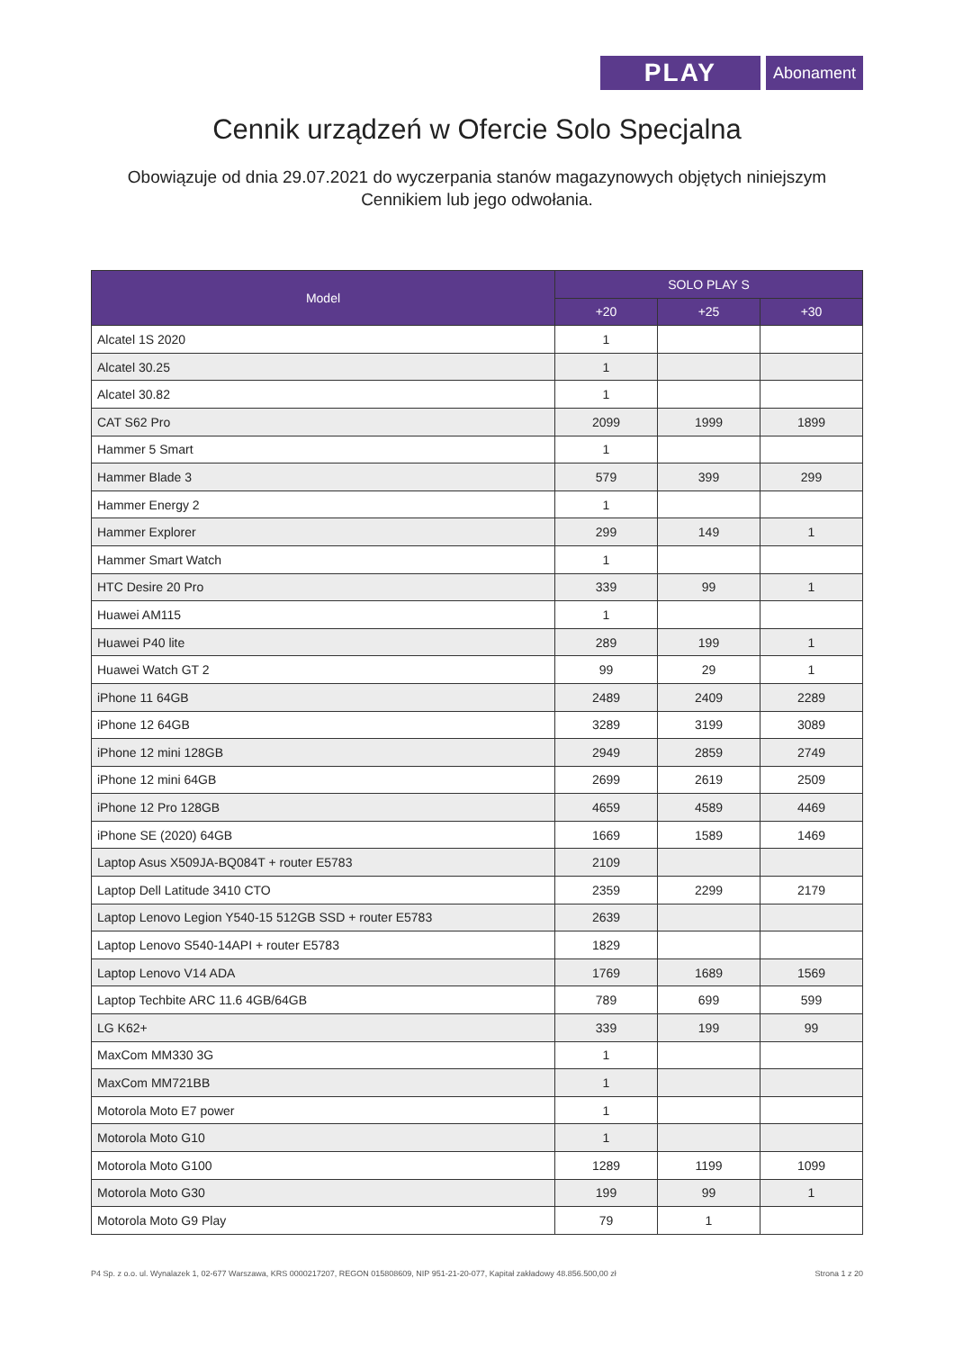PLAY
Abonament
Cennik urządzeń w Ofercie Solo Specjalna
Obowiązuje od dnia 29.07.2021 do wyczerpania stanów magazynowych objętych niniejszym Cennikiem lub jego odwołania.
| Model | SOLO PLAY S | | |
| --- | --- | --- | --- |
| | +20 | +25 | +30 |
| Alcatel 1S 2020 | 1 | | |
| Alcatel 30.25 | 1 | | |
| Alcatel 30.82 | 1 | | |
| CAT S62 Pro | 2099 | 1999 | 1899 |
| Hammer 5 Smart | 1 | | |
| Hammer Blade 3 | 579 | 399 | 299 |
| Hammer Energy 2 | 1 | | |
| Hammer Explorer | 299 | 149 | 1 |
| Hammer Smart Watch | 1 | | |
| HTC Desire 20 Pro | 339 | 99 | 1 |
| Huawei AM115 | 1 | | |
| Huawei P40 lite | 289 | 199 | 1 |
| Huawei Watch GT 2 | 99 | 29 | 1 |
| iPhone 11 64GB | 2489 | 2409 | 2289 |
| iPhone 12 64GB | 3289 | 3199 | 3089 |
| iPhone 12 mini 128GB | 2949 | 2859 | 2749 |
| iPhone 12 mini 64GB | 2699 | 2619 | 2509 |
| iPhone 12 Pro 128GB | 4659 | 4589 | 4469 |
| iPhone SE (2020) 64GB | 1669 | 1589 | 1469 |
| Laptop Asus X509JA-BQ084T + router E5783 | 2109 | | |
| Laptop Dell Latitude 3410 CTO | 2359 | 2299 | 2179 |
| Laptop Lenovo Legion Y540-15 512GB SSD + router E5783 | 2639 | | |
| Laptop Lenovo S540-14API + router E5783 | 1829 | | |
| Laptop Lenovo V14 ADA | 1769 | 1689 | 1569 |
| Laptop Techbite ARC 11.6 4GB/64GB | 789 | 699 | 599 |
| LG K62+ | 339 | 199 | 99 |
| MaxCom MM330 3G | 1 | | |
| MaxCom MM721BB | 1 | | |
| Motorola Moto E7 power | 1 | | |
| Motorola Moto G10 | 1 | | |
| Motorola Moto G100 | 1289 | 1199 | 1099 |
| Motorola Moto G30 | 199 | 99 | 1 |
| Motorola Moto G9 Play | 79 | 1 | |
P4 Sp. z o.o. ul. Wynalazek 1, 02-677 Warszawa, KRS 0000217207, REGON 015808609, NIP 951-21-20-077, Kapitał zakładowy 48.856.500,00 zł Strona 1 z 20